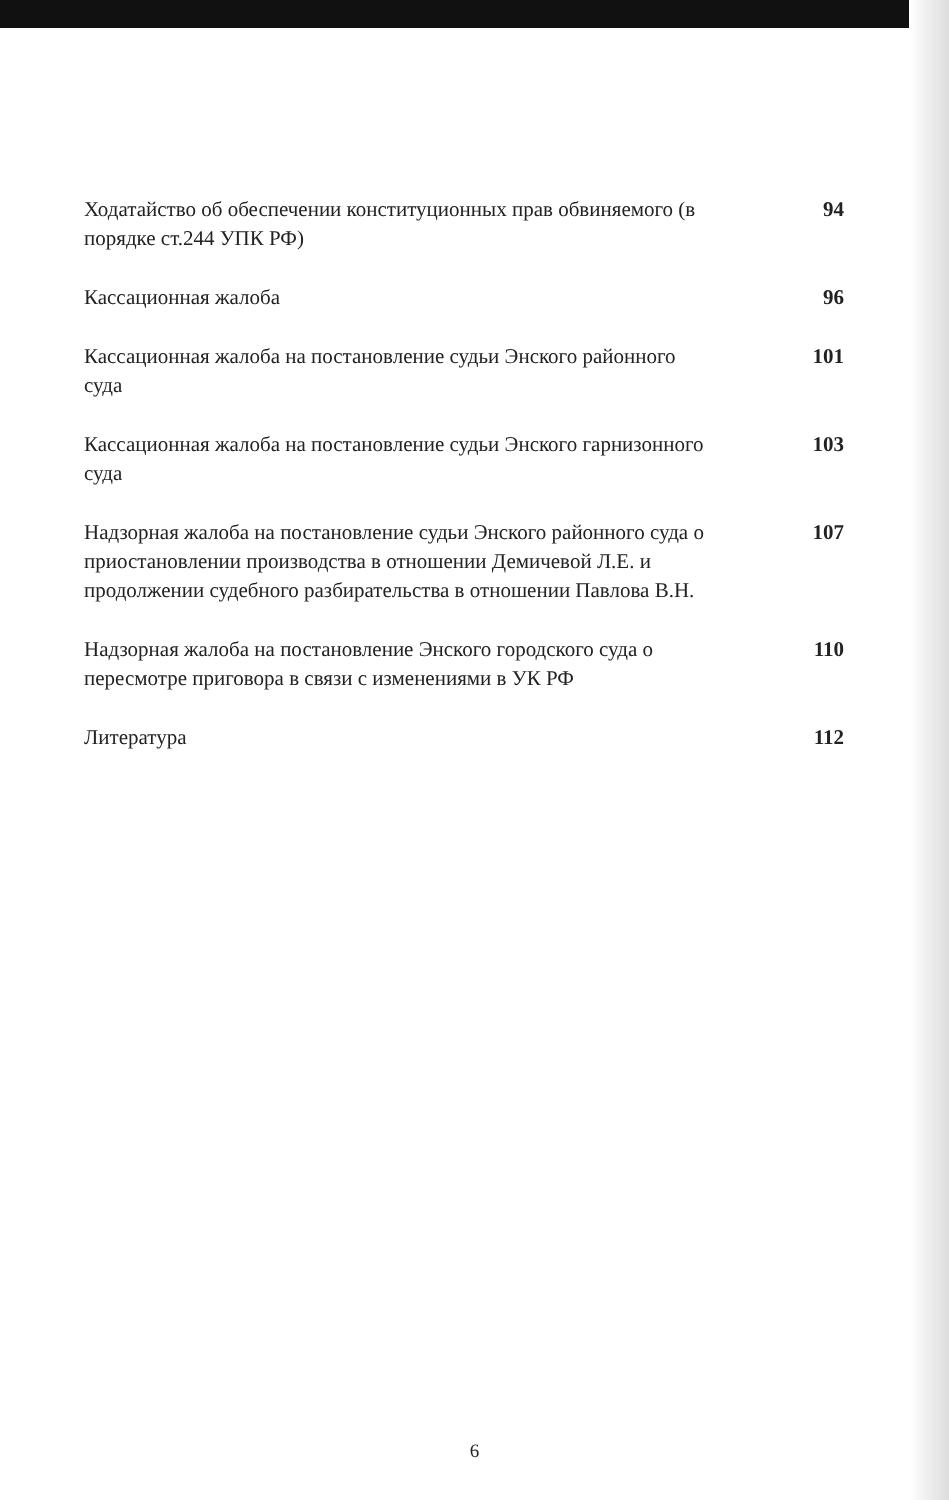Ходатайство об обеспечении конституционных прав обвиняемого (в порядке ст.244 УПК РФ)
94
Кассационная жалоба 96
Кассационная жалоба на постановление судьи Энского районного суда
101
Кассационная жалоба на постановление судьи Энского гарнизонного суда
103
Надзорная жалоба на постановление судьи Энского районного суда о приостановлении производства в отношении Демичевой Л.Е. и продолжении судебного разбирательства в отношении Павлова В.Н.
107
Надзорная жалоба на постановление Энского городского суда о пересмотре приговора в связи с изменениями в УК РФ
110
Литература 112
6